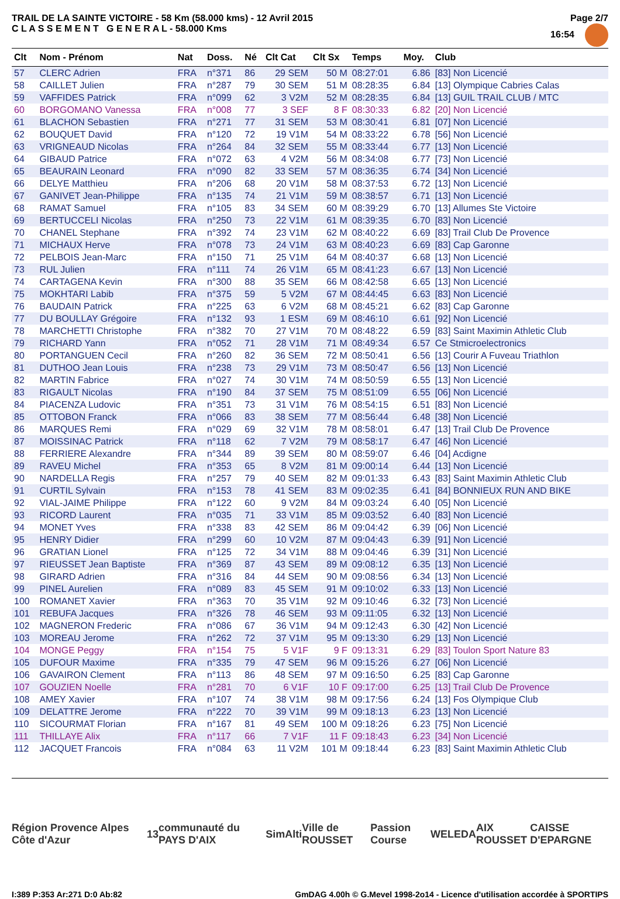TRAIL DE LA SAINTE VICTOIRE - 58 Km (58.000 kms) - 12 Avril 2015
C L A S S E M E N T G E N E R A L - 58.000 Kms
Page 2/7
16:54
| Clt | Nom - Prénom | Nat | Doss. | Né | Clt Cat | Clt Sx | Temps | Moy. | Club |
| --- | --- | --- | --- | --- | --- | --- | --- | --- | --- |
| 57 | CLERC Adrien | FRA | n°371 | 86 | 29 SEM | 50 M | 08:27:01 | 6.86 | [83] Non Licencié |
| 58 | CAILLET Julien | FRA | n°287 | 79 | 30 SEM | 51 M | 08:28:35 | 6.84 | [13] Olympique Cabries Calas |
| 59 | VAFFIDES Patrick | FRA | n°099 | 62 | 3 V2M | 52 M | 08:28:35 | 6.84 | [13] GUIL TRAIL CLUB / MTC |
| 60 | BORGOMANO Vanessa | FRA | n°008 | 77 | 3 SEF | 8 F | 08:30:33 | 6.82 | [20] Non Licencié |
| 61 | BLACHON Sebastien | FRA | n°271 | 77 | 31 SEM | 53 M | 08:30:41 | 6.81 | [07] Non Licencié |
| 62 | BOUQUET David | FRA | n°120 | 72 | 19 V1M | 54 M | 08:33:22 | 6.78 | [56] Non Licencié |
| 63 | VRIGNEAUD Nicolas | FRA | n°264 | 84 | 32 SEM | 55 M | 08:33:44 | 6.77 | [13] Non Licencié |
| 64 | GIBAUD Patrice | FRA | n°072 | 63 | 4 V2M | 56 M | 08:34:08 | 6.77 | [73] Non Licencié |
| 65 | BEAURAIN Leonard | FRA | n°090 | 82 | 33 SEM | 57 M | 08:36:35 | 6.74 | [34] Non Licencié |
| 66 | DELYE Matthieu | FRA | n°206 | 68 | 20 V1M | 58 M | 08:37:53 | 6.72 | [13] Non Licencié |
| 67 | GANIVET Jean-Philippe | FRA | n°135 | 74 | 21 V1M | 59 M | 08:38:57 | 6.71 | [13] Non Licencié |
| 68 | RAMAT Samuel | FRA | n°105 | 83 | 34 SEM | 60 M | 08:39:29 | 6.70 | [13] Allumes Ste Victoire |
| 69 | BERTUCCELI Nicolas | FRA | n°250 | 73 | 22 V1M | 61 M | 08:39:35 | 6.70 | [83] Non Licencié |
| 70 | CHANEL Stephane | FRA | n°392 | 74 | 23 V1M | 62 M | 08:40:22 | 6.69 | [83] Trail Club De Provence |
| 71 | MICHAUX Herve | FRA | n°078 | 73 | 24 V1M | 63 M | 08:40:23 | 6.69 | [83] Cap Garonne |
| 72 | PELBOIS Jean-Marc | FRA | n°150 | 71 | 25 V1M | 64 M | 08:40:37 | 6.68 | [13] Non Licencié |
| 73 | RUL Julien | FRA | n°111 | 74 | 26 V1M | 65 M | 08:41:23 | 6.67 | [13] Non Licencié |
| 74 | CARTAGENA Kevin | FRA | n°300 | 88 | 35 SEM | 66 M | 08:42:58 | 6.65 | [13] Non Licencié |
| 75 | MOKHTARI Labib | FRA | n°375 | 59 | 5 V2M | 67 M | 08:44:45 | 6.63 | [83] Non Licencié |
| 76 | BAUDAIN Patrick | FRA | n°225 | 63 | 6 V2M | 68 M | 08:45:21 | 6.62 | [83] Cap Garonne |
| 77 | DU BOULLAY Grégoire | FRA | n°132 | 93 | 1 ESM | 69 M | 08:46:10 | 6.61 | [92] Non Licencié |
| 78 | MARCHETTI Christophe | FRA | n°382 | 70 | 27 V1M | 70 M | 08:48:22 | 6.59 | [83] Saint Maximin Athletic Club |
| 79 | RICHARD Yann | FRA | n°052 | 71 | 28 V1M | 71 M | 08:49:34 | 6.57 | Ce Stmicroelectronics |
| 80 | PORTANGUEN Cecil | FRA | n°260 | 82 | 36 SEM | 72 M | 08:50:41 | 6.56 | [13] Courir A Fuveau Triathlon |
| 81 | DUTHOO Jean Louis | FRA | n°238 | 73 | 29 V1M | 73 M | 08:50:47 | 6.56 | [13] Non Licencié |
| 82 | MARTIN Fabrice | FRA | n°027 | 74 | 30 V1M | 74 M | 08:50:59 | 6.55 | [13] Non Licencié |
| 83 | RIGAULT Nicolas | FRA | n°190 | 84 | 37 SEM | 75 M | 08:51:09 | 6.55 | [06] Non Licencié |
| 84 | PIACENZA Ludovic | FRA | n°351 | 73 | 31 V1M | 76 M | 08:54:15 | 6.51 | [83] Non Licencié |
| 85 | OTTOBON Franck | FRA | n°066 | 83 | 38 SEM | 77 M | 08:56:44 | 6.48 | [38] Non Licencié |
| 86 | MARQUES Remi | FRA | n°029 | 69 | 32 V1M | 78 M | 08:58:01 | 6.47 | [13] Trail Club De Provence |
| 87 | MOISSINAC Patrick | FRA | n°118 | 62 | 7 V2M | 79 M | 08:58:17 | 6.47 | [46] Non Licencié |
| 88 | FERRIERE Alexandre | FRA | n°344 | 89 | 39 SEM | 80 M | 08:59:07 | 6.46 | [04] Acdigne |
| 89 | RAVEU Michel | FRA | n°353 | 65 | 8 V2M | 81 M | 09:00:14 | 6.44 | [13] Non Licencié |
| 90 | NARDELLA Regis | FRA | n°257 | 79 | 40 SEM | 82 M | 09:01:33 | 6.43 | [83] Saint Maximin Athletic Club |
| 91 | CURTIL Sylvain | FRA | n°153 | 78 | 41 SEM | 83 M | 09:02:35 | 6.41 | [84] BONNIEUX RUN AND BIKE |
| 92 | VIAL-JAIME Philippe | FRA | n°122 | 60 | 9 V2M | 84 M | 09:03:24 | 6.40 | [05] Non Licencié |
| 93 | RICORD Laurent | FRA | n°035 | 71 | 33 V1M | 85 M | 09:03:52 | 6.40 | [83] Non Licencié |
| 94 | MONET Yves | FRA | n°338 | 83 | 42 SEM | 86 M | 09:04:42 | 6.39 | [06] Non Licencié |
| 95 | HENRY Didier | FRA | n°299 | 60 | 10 V2M | 87 M | 09:04:43 | 6.39 | [91] Non Licencié |
| 96 | GRATIAN Lionel | FRA | n°125 | 72 | 34 V1M | 88 M | 09:04:46 | 6.39 | [31] Non Licencié |
| 97 | RIEUSSET Jean Baptiste | FRA | n°369 | 87 | 43 SEM | 89 M | 09:08:12 | 6.35 | [13] Non Licencié |
| 98 | GIRARD Adrien | FRA | n°316 | 84 | 44 SEM | 90 M | 09:08:56 | 6.34 | [13] Non Licencié |
| 99 | PINEL Aurelien | FRA | n°089 | 83 | 45 SEM | 91 M | 09:10:02 | 6.33 | [13] Non Licencié |
| 100 | ROMANET Xavier | FRA | n°363 | 70 | 35 V1M | 92 M | 09:10:46 | 6.32 | [73] Non Licencié |
| 101 | REBUFA Jacques | FRA | n°326 | 78 | 46 SEM | 93 M | 09:11:05 | 6.32 | [13] Non Licencié |
| 102 | MAGNERON Frederic | FRA | n°086 | 67 | 36 V1M | 94 M | 09:12:43 | 6.30 | [42] Non Licencié |
| 103 | MOREAU Jerome | FRA | n°262 | 72 | 37 V1M | 95 M | 09:13:30 | 6.29 | [13] Non Licencié |
| 104 | MONGE Peggy | FRA | n°154 | 75 | 5 V1F | 9 F | 09:13:31 | 6.29 | [83] Toulon Sport Nature 83 |
| 105 | DUFOUR Maxime | FRA | n°335 | 79 | 47 SEM | 96 M | 09:15:26 | 6.27 | [06] Non Licencié |
| 106 | GAVAIRON Clement | FRA | n°113 | 86 | 48 SEM | 97 M | 09:16:50 | 6.25 | [83] Cap Garonne |
| 107 | GOUZIEN Noelle | FRA | n°281 | 70 | 6 V1F | 10 F | 09:17:00 | 6.25 | [13] Trail Club De Provence |
| 108 | AMEY Xavier | FRA | n°107 | 74 | 38 V1M | 98 M | 09:17:56 | 6.24 | [13] Fos Olympique Club |
| 109 | DELATTRE Jerome | FRA | n°222 | 70 | 39 V1M | 99 M | 09:18:13 | 6.23 | [13] Non Licencié |
| 110 | SICOURMAT Florian | FRA | n°167 | 81 | 49 SEM | 100 M | 09:18:26 | 6.23 | [75] Non Licencié |
| 111 | THILLAYE Alix | FRA | n°117 | 66 | 7 V1F | 11 F | 09:18:43 | 6.23 | [34] Non Licencié |
| 112 | JACQUET Francois | FRA | n°084 | 63 | 11 V2M | 101 M | 09:18:44 | 6.23 | [83] Saint Maximin Athletic Club |
Région Provence Alpes Côte d'Azur 13 communauté du PAYS D'AIX SimAlti Ville de ROUSSET Passion Course WELEDA AIX ROUSSET CAISSE D'EPARGNE
I:389 P:353 Ar:271 D:0 Ab:82 GmDAG 4.00h © G.Mevel 1998-2o14 - Licence d'utilisation accordée à SPORTIPS